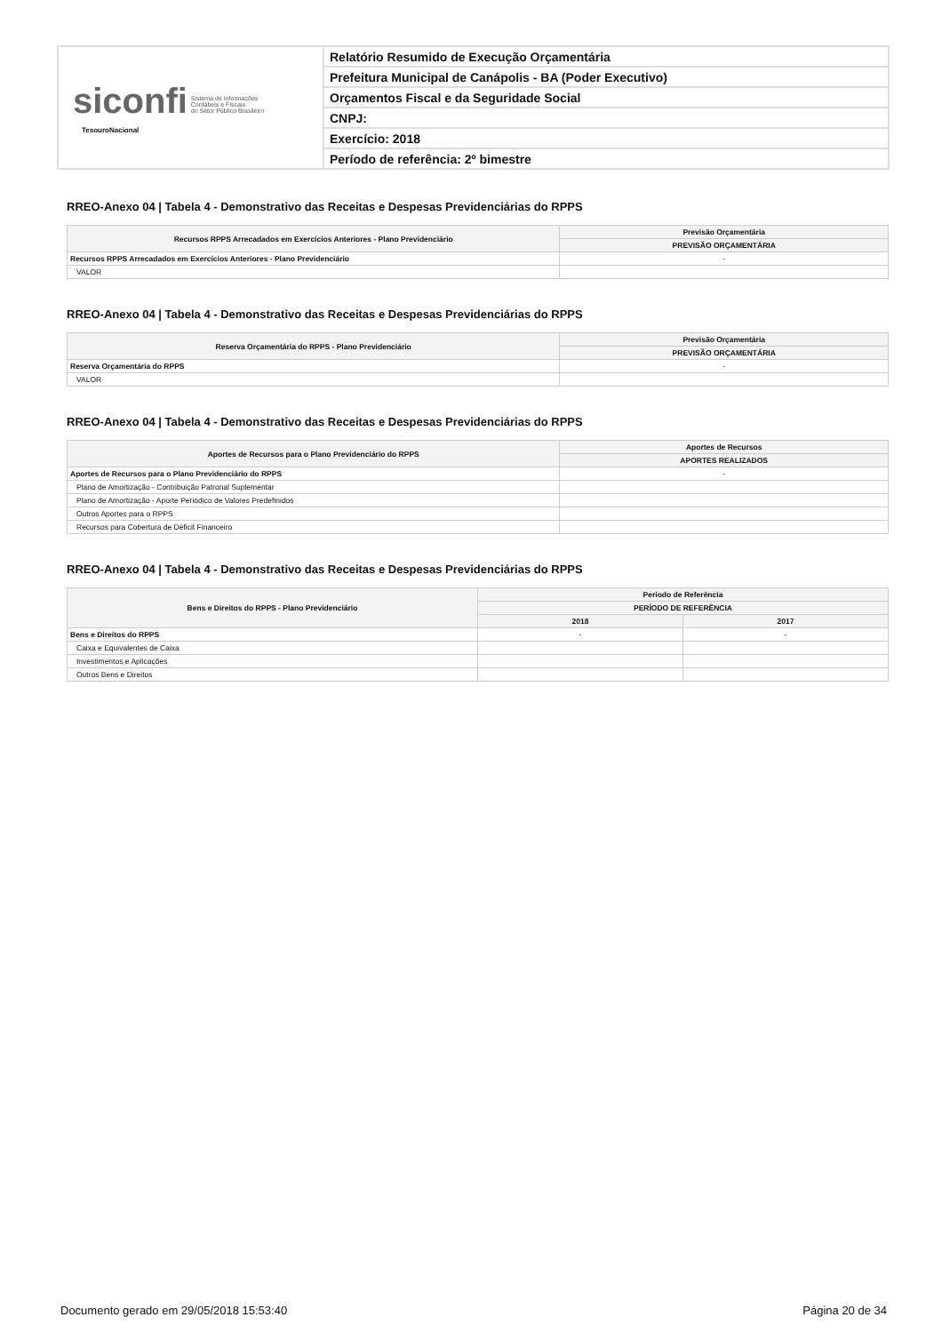| siconfi Sistema de Informações Contábeis e Fiscais do Setor Público Brasileiro TesouroNacional | Relatório Resumido de Execução Orçamentária |
| | Prefeitura Municipal de Canápolis - BA (Poder Executivo) |
| | Orçamentos Fiscal e da Seguridade Social |
| | CNPJ: |
| | Exercício: 2018 |
| | Período de referência: 2º bimestre |
RREO-Anexo 04 | Tabela 4 - Demonstrativo das Receitas e Despesas Previdenciárias do RPPS
| Recursos RPPS Arrecadados em Exercícios Anteriores - Plano Previdenciário | Previsão Orçamentária |
| --- | --- |
| | PREVISÃO ORÇAMENTÁRIA |
| Recursos RPPS Arrecadados em Exercícios Anteriores - Plano Previdenciário | - |
| VALOR | |
RREO-Anexo 04 | Tabela 4 - Demonstrativo das Receitas e Despesas Previdenciárias do RPPS
| Reserva Orçamentária do RPPS - Plano Previdenciário | Previsão Orçamentária |
| --- | --- |
| | PREVISÃO ORÇAMENTÁRIA |
| Reserva Orçamentária do RPPS | - |
| VALOR | |
RREO-Anexo 04 | Tabela 4 - Demonstrativo das Receitas e Despesas Previdenciárias do RPPS
| Aportes de Recursos para o Plano Previdenciário do RPPS | Aportes de Recursos |
| --- | --- |
| | APORTES REALIZADOS |
| Aportes de Recursos para o Plano Previdenciário do RPPS | - |
| Plano de Amortização - Contribuição Patronal Suplementar | |
| Plano de Amortização - Aporte Periódico de Valores Predefinidos | |
| Outros Aportes para o RPPS | |
| Recursos para Cobertura de Déficit Financeiro | |
RREO-Anexo 04 | Tabela 4 - Demonstrativo das Receitas e Despesas Previdenciárias do RPPS
| Bens e Direitos do RPPS - Plano Previdenciário | Período de Referência | |
| --- | --- | --- |
| | PERÍODO DE REFERÊNCIA | |
| | 2018 | 2017 |
| Bens e Direitos do RPPS | - | - |
| Caixa e Equivalentes de Caixa | | |
| Investimentos e Aplicações | | |
| Outros Bens e Direitos | | |
Documento gerado em 29/05/2018 15:53:40 Página 20 de 34